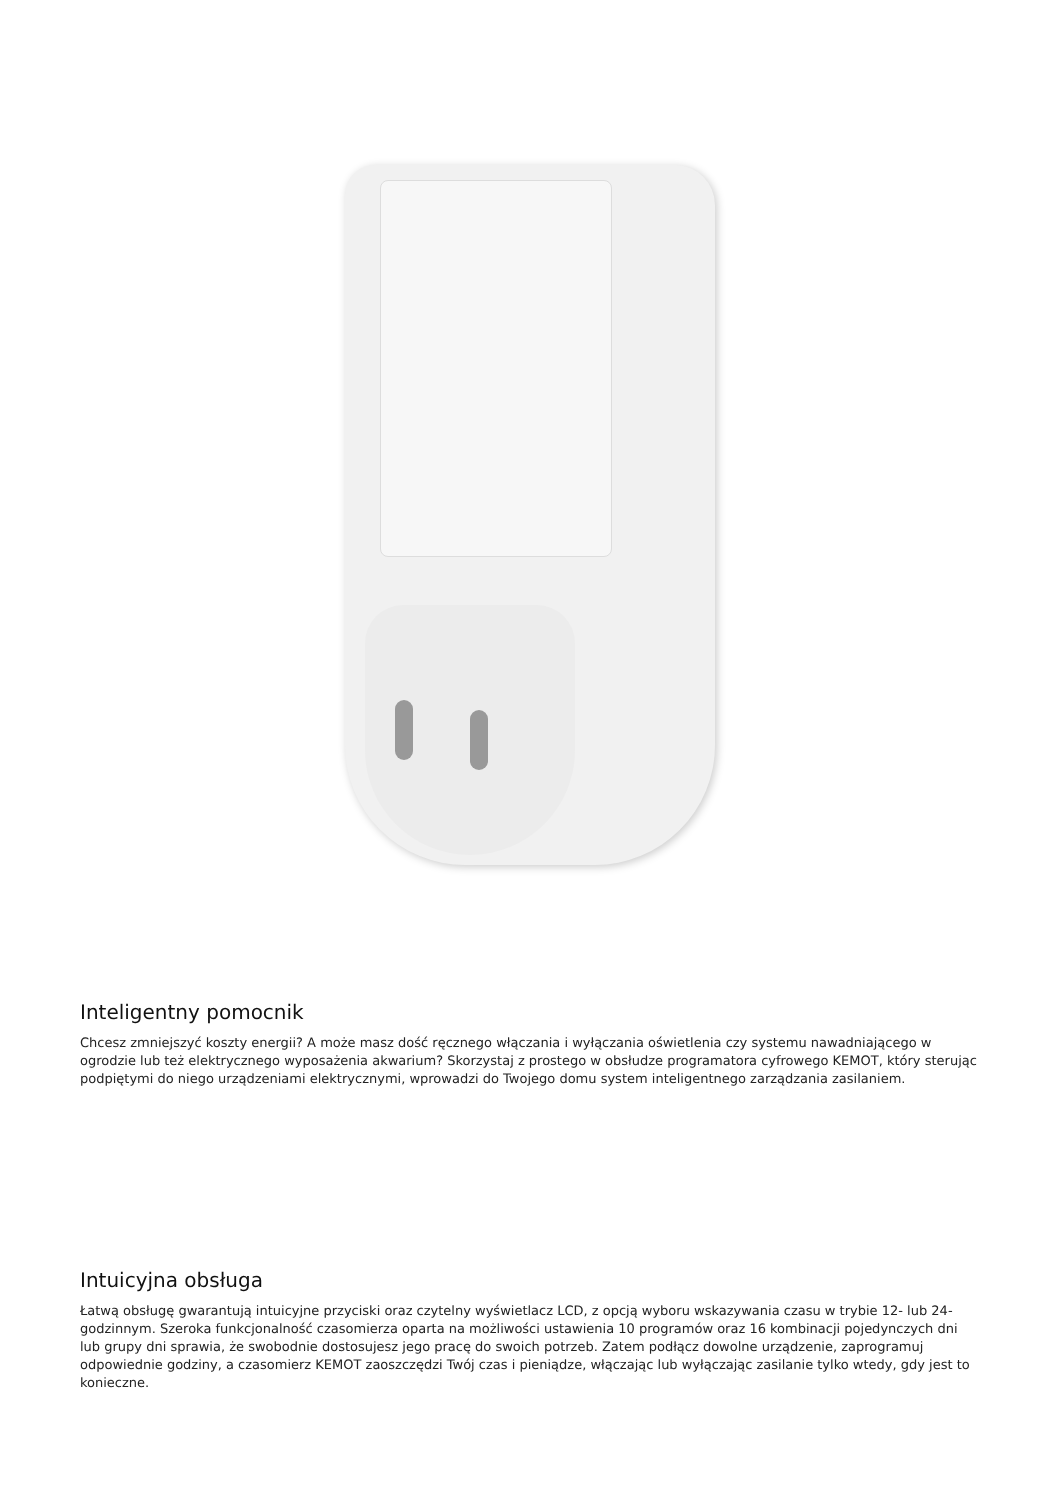Inteligentny pomocnik
Chcesz zmniejszyć koszty energii? A może masz dość ręcznego włączania i wyłączania oświetlenia czy systemu nawadniającego w ogrodzie lub też elektrycznego wyposażenia akwarium? Skorzystaj z prostego w obsłudze programatora cyfrowego KEMOT, który sterując podpiętymi do niego urządzeniami elektrycznymi, wprowadzi do Twojego domu system inteligentnego zarządzania zasilaniem.
Intuicyjna obsługa
Łatwą obsługę gwarantują intuicyjne przyciski oraz czytelny wyświetlacz LCD, z opcją wyboru wskazywania czasu w trybie 12- lub 24-godzinnym. Szeroka funkcjonalność czasomierza oparta na możliwości ustawienia 10 programów oraz 16 kombinacji pojedynczych dni lub grupy dni sprawia, że swobodnie dostosujesz jego pracę do swoich potrzeb. Zatem podłącz dowolne urządzenie, zaprogramuj odpowiednie godziny, a czasomierz KEMOT zaoszczędzi Twój czas i pieniądze, włączając lub wyłączając zasilanie tylko wtedy, gdy jest to konieczne.